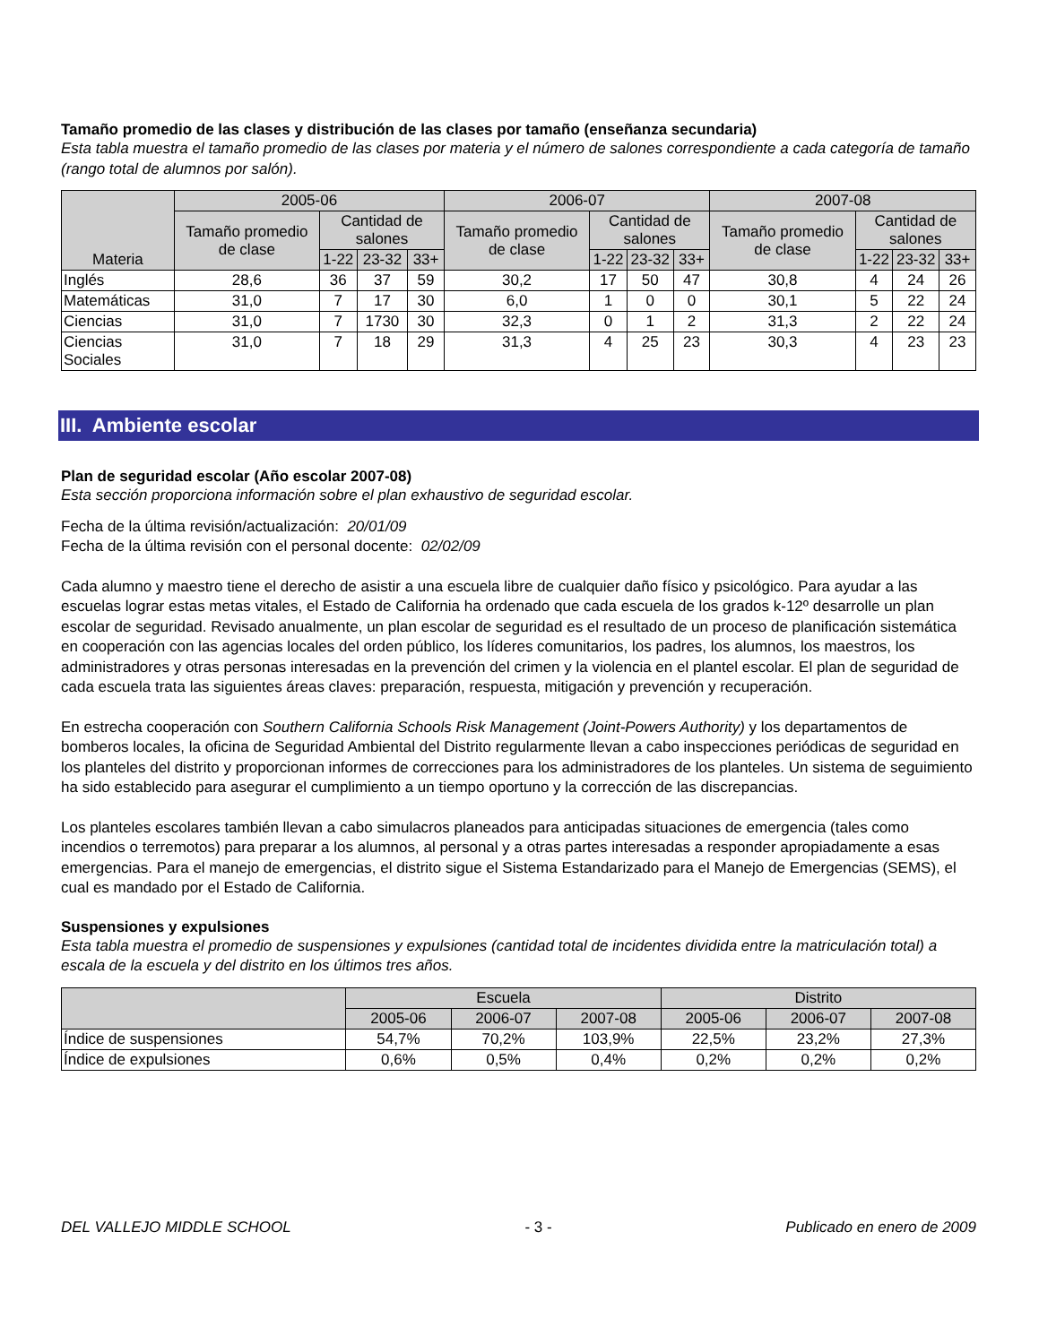Tamaño promedio de las clases y distribución de las clases por tamaño (enseñanza secundaria)
Esta tabla muestra el tamaño promedio de las clases por materia y el número de salones correspondiente a cada categoría de tamaño (rango total de alumnos por salón).
| Materia | 2005-06 | | | | 2006-07 | | | | 2007-08 | | | |
| --- | --- | --- | --- | --- | --- | --- | --- | --- | --- | --- | --- | --- |
| | Tamaño promedio de clase | Cantidad de salones | | | Tamaño promedio de clase | Cantidad de salones | | | Tamaño promedio de clase | Cantidad de salones | | |
| | | 1-22 | 23-32 | 33+ | | 1-22 | 23-32 | 33+ | | 1-22 | 23-32 | 33+ |
| Inglés | 28,6 | 36 | 37 | 59 | 30,2 | 17 | 50 | 47 | 30,8 | 4 | 24 | 26 |
| Matemáticas | 31,0 | 7 | 17 | 30 | 6,0 | 1 | 0 | 0 | 30,1 | 5 | 22 | 24 |
| Ciencias | 31,0 | 7 | 1730 | 30 | 32,3 | 0 | 1 | 2 | 31,3 | 2 | 22 | 24 |
| Ciencias Sociales | 31,0 | 7 | 18 | 29 | 31,3 | 4 | 25 | 23 | 30,3 | 4 | 23 | 23 |
III. Ambiente escolar
Plan de seguridad escolar (Año escolar 2007-08)
Esta sección proporciona información sobre el plan exhaustivo de seguridad escolar.
Fecha de la última revisión/actualización: 20/01/09
Fecha de la última revisión con el personal docente: 02/02/09
Cada alumno y maestro tiene el derecho de asistir a una escuela libre de cualquier daño físico y psicológico. Para ayudar a las escuelas lograr estas metas vitales, el Estado de California ha ordenado que cada escuela de los grados k-12º desarrolle un plan escolar de seguridad. Revisado anualmente, un plan escolar de seguridad es el resultado de un proceso de planificación sistemática en cooperación con las agencias locales del orden público, los líderes comunitarios, los padres, los alumnos, los maestros, los administradores y otras personas interesadas en la prevención del crimen y la violencia en el plantel escolar. El plan de seguridad de cada escuela trata las siguientes áreas claves: preparación, respuesta, mitigación y prevención y recuperación.
En estrecha cooperación con Southern California Schools Risk Management (Joint-Powers Authority) y los departamentos de bomberos locales, la oficina de Seguridad Ambiental del Distrito regularmente llevan a cabo inspecciones periódicas de seguridad en los planteles del distrito y proporcionan informes de correcciones para los administradores de los planteles. Un sistema de seguimiento ha sido establecido para asegurar el cumplimiento a un tiempo oportuno y la corrección de las discrepancias.
Los planteles escolares también llevan a cabo simulacros planeados para anticipadas situaciones de emergencia (tales como incendios o terremotos) para preparar a los alumnos, al personal y a otras partes interesadas a responder apropiadamente a esas emergencias. Para el manejo de emergencias, el distrito sigue el Sistema Estandarizado para el Manejo de Emergencias (SEMS), el cual es mandado por el Estado de California.
Suspensiones y expulsiones
Esta tabla muestra el promedio de suspensiones y expulsiones (cantidad total de incidentes dividida entre la matriculación total) a escala de la escuela y del distrito en los últimos tres años.
| | Escuela | | | Distrito | | |
| --- | --- | --- | --- | --- | --- | --- |
| | 2005-06 | 2006-07 | 2007-08 | 2005-06 | 2006-07 | 2007-08 |
| Índice de suspensiones | 54,7% | 70,2% | 103,9% | 22,5% | 23,2% | 27,3% |
| Índice de expulsiones | 0,6% | 0,5% | 0,4% | 0,2% | 0,2% | 0,2% |
DEL VALLEJO MIDDLE SCHOOL - 3 - Publicado en enero de 2009